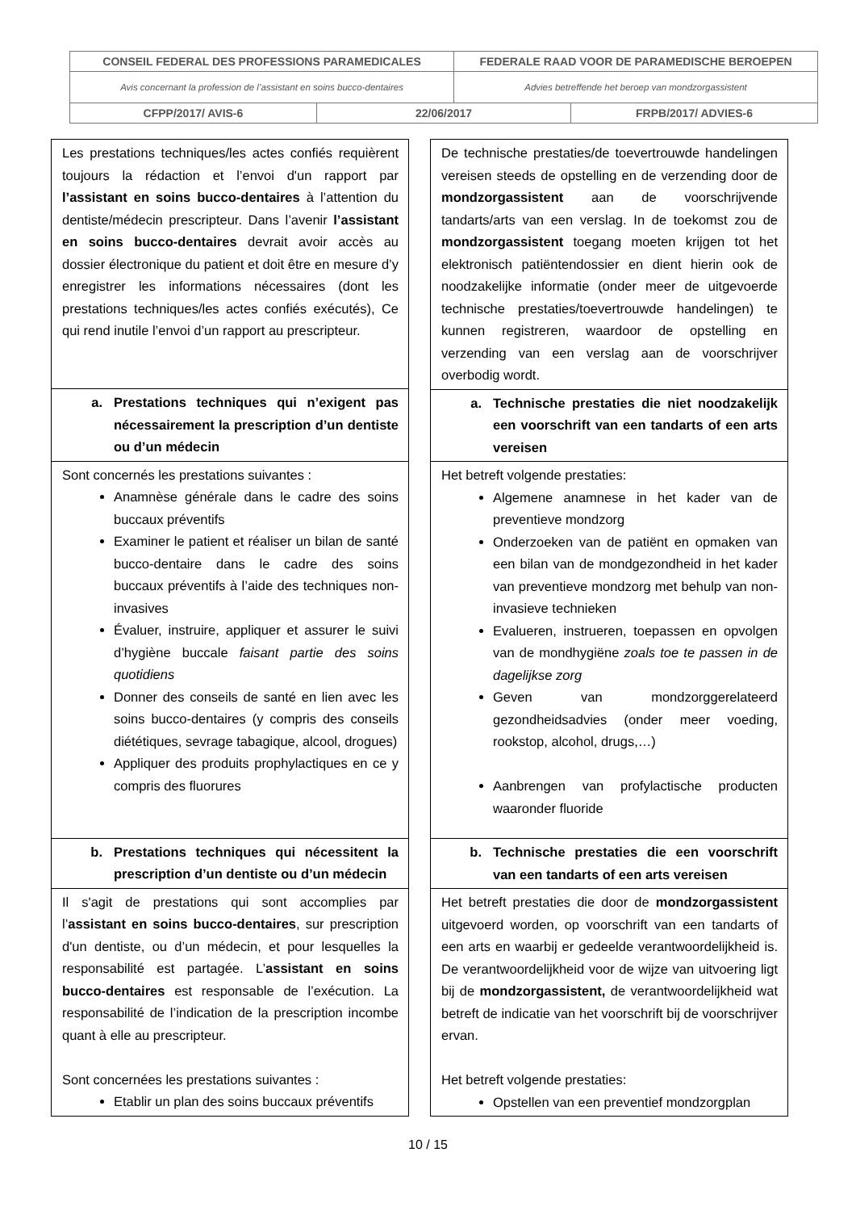| CONSEIL FEDERAL DES PROFESSIONS PARAMEDICALES | | FEDERALE RAAD VOOR DE PARAMEDISCHE BEROEPEN | |
| Avis concernant la profession de l’assistant en soins bucco-dentaires | | Advies betreffende het beroep van mondzorgassistent | |
| CFPP/2017/ AVIS-6 | 22/06/2017 | | FRPB/2017/ ADVIES-6 |
| Les prestations techniques/les actes confiés requièrent toujours la rédaction et l’envoi d'un rapport par l’assistant en soins bucco-dentaires à l’attention du dentiste/médecin prescripteur. Dans l’avenir l’assistant en soins bucco-dentaires devrait avoir accès au dossier électronique du patient et doit être en mesure d’y enregistrer les informations nécessaires (dont les prestations techniques/les actes confiés exécutés), Ce qui rend inutile l’envoi d’un rapport au prescripteur. |
| a. Prestations techniques qui n’exigent pas nécessairement la prescription d’un dentiste ou d’un médecin |
| Sont concernés les prestations suivantes : Anamnèse générale dans le cadre des soins buccaux préventifs Examiner le patient et réaliser un bilan de santé bucco-dentaire dans le cadre des soins buccaux préventifs à l’aide des techniques non-invasives Évaluer, instruire, appliquer et assurer le suivi d’hygiène buccale faisant partie des soins quotidiens Donner des conseils de santé en lien avec les soins bucco-dentaires (y compris des conseils diététiques, sevrage tabagique, alcool, drogues) Appliquer des produits prophylactiques en ce y compris des fluorures |
| b. Prestations techniques qui nécessitent la prescription d’un dentiste ou d’un médecin |
| Il s'agit de prestations qui sont accomplies par l’ assistant en soins bucco-dentaires , sur prescription d'un dentiste, ou d’un médecin, et pour lesquelles la responsabilité est partagée. L’ assistant en soins bucco-dentaires est responsable de l’exécution. La responsabilité de l’indication de la prescription incombe quant à elle au prescripteur. Sont concernées les prestations suivantes : Etablir un plan des soins buccaux préventifs |
| De technische prestaties/de toevertrouwde handelingen vereisen steeds de opstelling en de verzending door de mondzorgassistent aan de voorschrijvende tandarts/arts van een verslag. In de toekomst zou de mondzorgassistent toegang moeten krijgen tot het elektronisch patiëntendossier en dient hierin ook de noodzakelijke informatie (onder meer de uitgevoerde technische prestaties/toevertrouwde handelingen) te kunnen registreren, waardoor de opstelling en verzending van een verslag aan de voorschrijver overbodig wordt. |
| a. Technische prestaties die niet noodzakelijk een voorschrift van een tandarts of een arts vereisen |
| Het betreft volgende prestaties: Algemene anamnese in het kader van de preventieve mondzorg Onderzoeken van de patiënt en opmaken van een bilan van de mondgezondheid in het kader van preventieve mondzorg met behulp van non-invasieve technieken Evalueren, instrueren, toepassen en opvolgen van de mondhygiëne zoals toe te passen in de dagelijkse zorg Geven van mondzorggerelateerd gezondheidsadvies (onder meer voeding, rookstop, alcohol, drugs,…) Aanbrengen van profylactische producten waaronder fluoride |
| b. Technische prestaties die een voorschrift van een tandarts of een arts vereisen |
| Het betreft prestaties die door de mondzorgassistent uitgevoerd worden, op voorschrift van een tandarts of een arts en waarbij er gedeelde verantwoordelijkheid is. De verantwoordelijkheid voor de wijze van uitvoering ligt bij de mondzorgassistent, de verantwoordelijkheid wat betreft de indicatie van het voorschrift bij de voorschrijver ervan. Het betreft volgende prestaties: Opstellen van een preventief mondzorgplan |
10 / 15